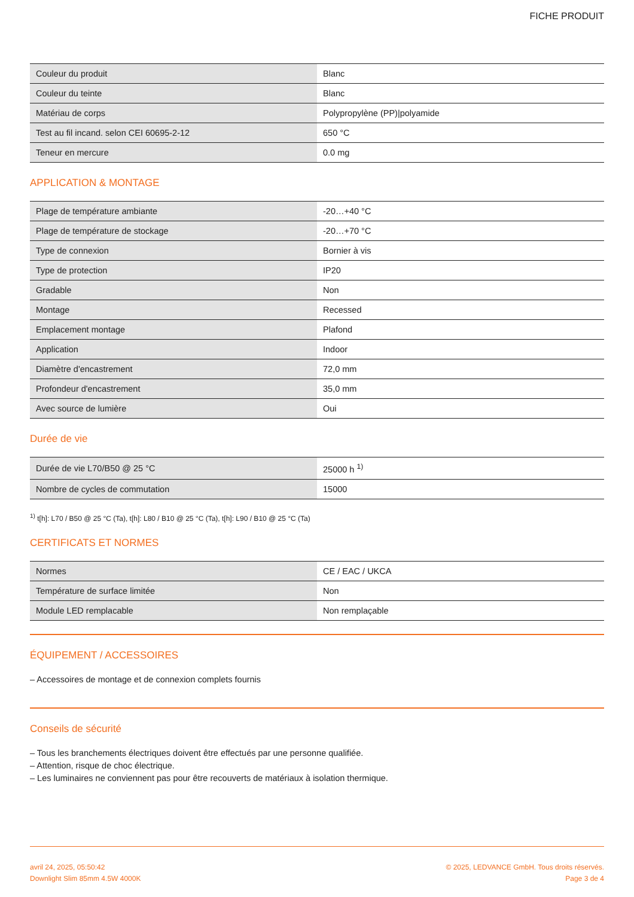FICHE PRODUIT
| Couleur du produit | Blanc |
| Couleur du teinte | Blanc |
| Matériau de corps | Polypropylène (PP)/polyamide |
| Test au fil incand. selon CEI 60695-2-12 | 650 °C |
| Teneur en mercure | 0.0 mg |
APPLICATION & MONTAGE
| Plage de température ambiante | -20…+40 °C |
| Plage de température de stockage | -20…+70 °C |
| Type de connexion | Bornier à vis |
| Type de protection | IP20 |
| Gradable | Non |
| Montage | Recessed |
| Emplacement montage | Plafond |
| Application | Indoor |
| Diamètre d'encastrement | 72,0 mm |
| Profondeur d'encastrement | 35,0 mm |
| Avec source de lumière | Oui |
Durée de vie
| Durée de vie L70/B50 @ 25 °C | 25000 h <sup>1)</sup> |
| Nombre de cycles de commutation | 15000 |
<sup>1)</sup> t[h]: L70 / B50 @ 25 °C (Ta), t[h]: L80 / B10 @ 25 °C (Ta), t[h]: L90 / B10 @ 25 °C (Ta)
CERTIFICATS ET NORMES
| Normes | CE / EAC / UKCA |
| Température de surface limitée | Non |
| Module LED remplacable | Non remplaçable |
ÉQUIPEMENT / ACCESSOIRES
– Accessoires de montage et de connexion complets fournis
Conseils de sécurité
– Tous les branchements électriques doivent être effectués par une personne qualifiée.
– Attention, risque de choc électrique.
– Les luminaires ne conviennent pas pour être recouverts de matériaux à isolation thermique.
avril 24, 2025, 05:50:42
Downlight Slim 85mm 4.5W 4000K
© 2025, LEDVANCE GmbH. Tous droits réservés.
Page 3 de 4